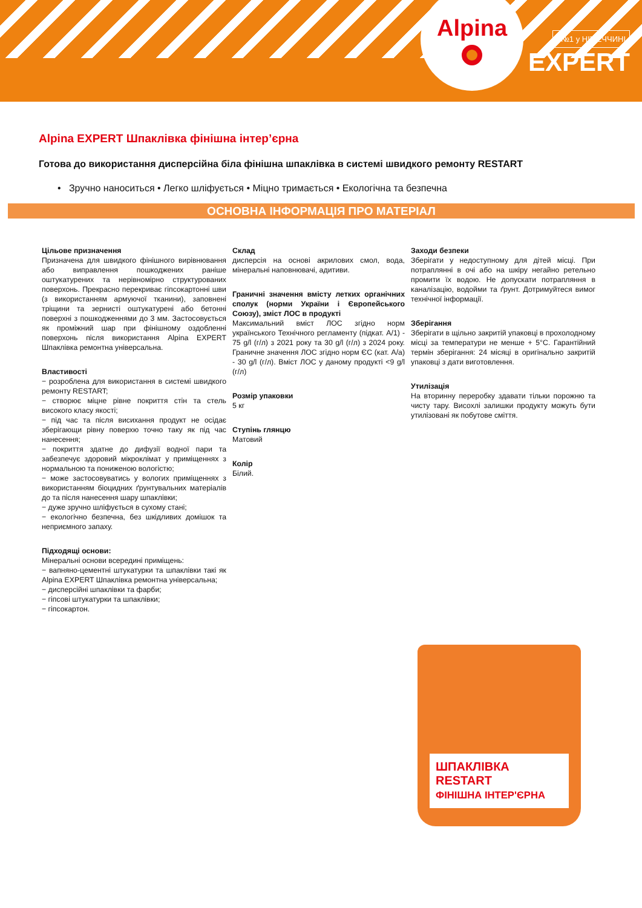Alpina
№1 у НІМЕЧЧИНІ
EXPERT
Alpina EXPERT Шпаклівка фінішна інтер’єрна
Готова до використання дисперсійна біла фінішна шпаклівка в системі швидкого ремонту RESTART
• Зручно наноситься • Легко шліфується • Міцно тримається • Екологічна та безпечна
ОСНОВНА ІНФОРМАЦІЯ ПРО МАТЕРІАЛ
Цільове призначення
Призначена для швидкого фінішного вирівнювання або виправлення пошкоджених раніше оштукатурених та нерівномірно структурованих поверхонь. Прекрасно перекриває гіпсокартонні шви (з використанням армуючої тканини), заповнені тріщини та зернисті оштукатурені або бетонні поверхні з пошкодженнями до 3 мм. Застосовується як проміжний шар при фінішному оздобленні поверхонь після використання Alpina EXPERT Шпаклівка ремонтна універсальна.
Властивості
− розроблена для використання в системі швидкого ремонту RESTART;
− створює міцне рівне покриття стін та стель високого класу якості;
− під час та після висихання продукт не осідає зберігающи рівну поверхю точно таку як під час нанесення;
− покриття здатне до дифузії водної пари та забезпечує здоровий мікроклімат у приміщеннях з нормальною та пониженою вологістю;
− може застосовуватись у вологих приміщеннях з використанням біоцидних ґрунтувальних матеріалів до та після нанесення шару шпаклівки;
− дуже зручно шліфується в сухому стані;
− екологічно безпечна, без шкідливих домішок та неприємного запаху.
Підходящі основи:
Мінеральні основи всередині приміщень:
− вапняно-цементні штукатурки та шпаклівки такі як Alpina EXPERT Шпаклівка ремонтна універсальна;
− дисперсійні шпаклівки та фарби;
− гіпсові штукатурки та шпаклівки;
− гіпсокартон.
Склад
дисперсія на основі акрилових смол, вода, мінеральні наповнювачі, адитиви.
Граничні значення вмісту летких органічних сполук (норми України і Європейського Союзу), зміст ЛОС в продукті
Максимальний вміст ЛОС згідно норм українського Технічного регламенту (підкат. A/1) - 75 g/l (г/л) з 2021 року та 30 g/l (г/л) з 2024 року. Граничне значення ЛОС згідно норм ЄС (кат. A/a) - 30 g/l (г/л). Вміст ЛОС у даному продукті <9 g/l (г/л)
Розмір упаковки
5 кг
Ступінь глянцю
Матовий
Колір
Білий.
Заходи безпеки
Зберігати у недоступному для дітей місці. При потраплянні в очі або на шкіру негайно ретельно промити їх водою. Не допускати потрапляння в каналізацію, водойми та ґрунт. Дотримуйтеся вимог технічної інформації.
Зберігання
Зберігати в щільно закритій упаковці в прохолодному місці за температури не менше + 5°C. Гарантійний термін зберігання: 24 місяці в оригінально закритій упаковці з дати виготовлення.
Утилізація
На вторинну переробку здавати тільки порожню та чисту тару. Висохлі залишки продукту можуть бути утилізовані як побутове сміття.
ШПАКЛІВКА RESTART
ФІНІШНА ІНТЕР'ЄРНА